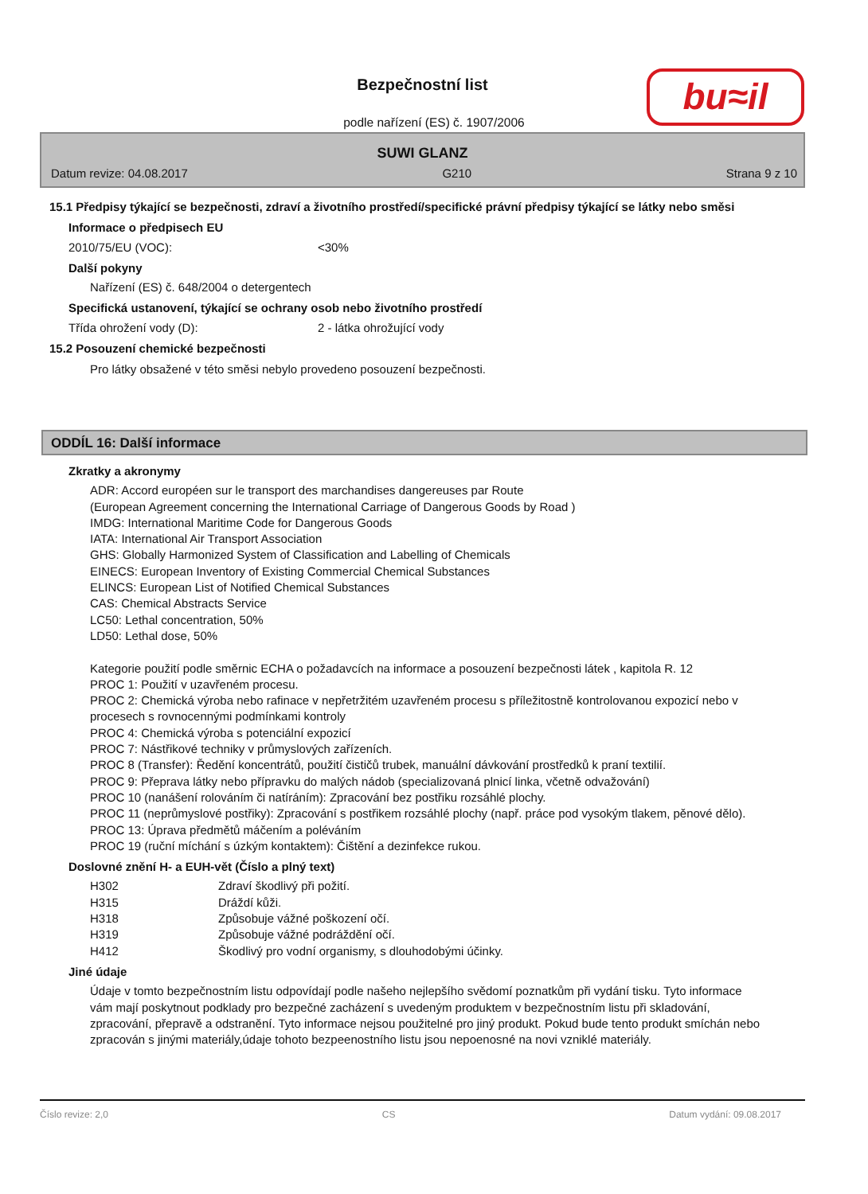Bezpečnostní list
podle nařízení (ES) č. 1907/2006
bu≈il
SUWI GLANZ
Datum revize: 04.08.2017 G210 Strana 9 z 10
15.1 Předpisy týkající se bezpečnosti, zdraví a životního prostředí/specifické právní předpisy týkající se látky nebo směsi
Informace o předpisech EU
2010/75/EU (VOC): <30%
Další pokyny
Nařízení (ES) č. 648/2004 o detergentech
Specifická ustanovení, týkající se ochrany osob nebo životního prostředí
Třída ohrožení vody (D): 2 - látka ohrožující vody
15.2 Posouzení chemické bezpečnosti
Pro látky obsažené v této směsi nebylo provedeno posouzení bezpečnosti.
ODDÍL 16: Další informace
Zkratky a akronymy
ADR: Accord européen sur le transport des marchandises dangereuses par Route
(European Agreement concerning the International Carriage of Dangerous Goods by Road )
IMDG: International Maritime Code for Dangerous Goods
IATA: International Air Transport Association
GHS: Globally Harmonized System of Classification and Labelling of Chemicals
EINECS: European Inventory of Existing Commercial Chemical Substances
ELINCS: European List of Notified Chemical Substances
CAS: Chemical Abstracts Service
LC50: Lethal concentration, 50%
LD50: Lethal dose, 50%
Kategorie použití podle směrnic ECHA o požadavcích na informace a posouzení bezpečnosti látek , kapitola R. 12
PROC 1: Použití v uzavřeném procesu.
PROC 2: Chemická výroba nebo rafinace v nepřetržitém uzavřeném procesu s příležitostně kontrolovanou expozicí nebo v procesech s rovnocennými podmínkami kontroly
PROC 4: Chemická výroba s potenciální expozicí
PROC 7: Nástřikové techniky v průmyslových zařízeních.
PROC 8 (Transfer): Ředění koncentrátů, použití čističů trubek, manuální dávkování prostředků k praní textilií.
PROC 9: Přeprava látky nebo přípravku do malých nádob (specializovaná plnicí linka, včetně odvažování)
PROC 10 (nanášení rolováním či natíráním): Zpracování bez postřiku rozsáhlé plochy.
PROC 11 (neprůmyslové postřiky): Zpracování s postřikem rozsáhlé plochy (např. práce pod vysokým tlakem, pěnové dělo).
PROC 13: Úprava předmětů máčením a poléváním
PROC 19 (ruční míchání s úzkým kontaktem): Čištění a dezinfekce rukou.
Doslovné znění H- a EUH-vět (Číslo a plný text)
| H302 | Zdraví škodlivý při požití. |
| H315 | Dráždí kůži. |
| H318 | Způsobuje vážné poškození očí. |
| H319 | Způsobuje vážné podráždění očí. |
| H412 | Škodlivý pro vodní organismy, s dlouhodobými účinky. |
Jiné údaje
Údaje v tomto bezpečnostním listu odpovídají podle našeho nejlepšího svědomí poznatkům při vydání tisku. Tyto informace vám mají poskytnout podklady pro bezpečné zacházení s uvedeným produktem v bezpečnostním listu při skladování, zpracování, přepravě a odstranění. Tyto informace nejsou použitelné pro jiný produkt. Pokud bude tento produkt smíchán nebo zpracován s jinými materiály,údaje tohoto bezpeenostního listu jsou nepoenosné na novi vzniklé materiály.
Číslo revize: 2,0 CS Datum vydání: 09.08.2017